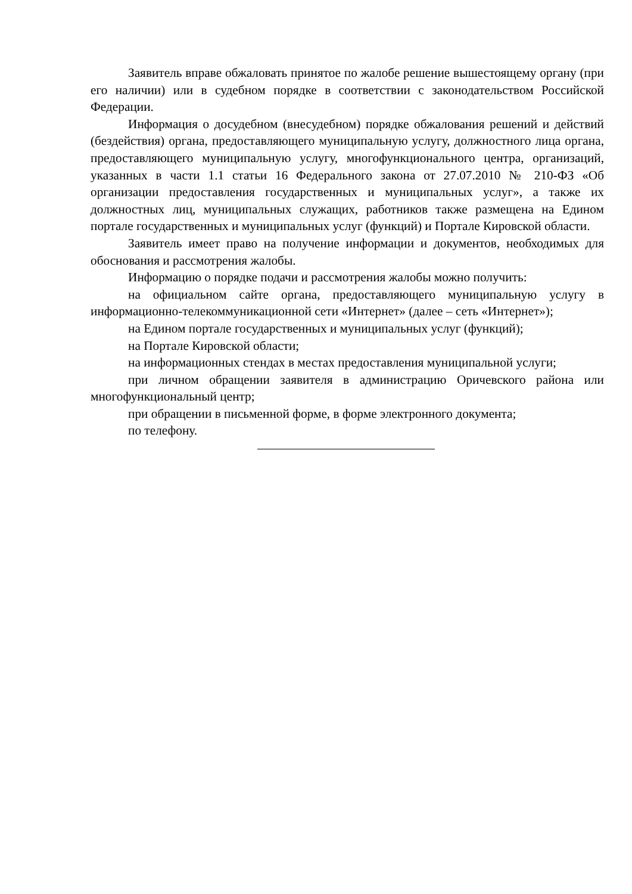Заявитель вправе обжаловать принятое по жалобе решение вышестоящему органу (при его наличии) или в судебном порядке в соответствии с законодательством Российской Федерации.
Информация о досудебном (внесудебном) порядке обжалования решений и действий (бездействия) органа, предоставляющего муниципальную услугу, должностного лица органа, предоставляющего муниципальную услугу, многофункционального центра, организаций, указанных в части 1.1 статьи 16 Федерального закона от 27.07.2010 № 210-ФЗ «Об организации предоставления государственных и муниципальных услуг», а также их должностных лиц, муниципальных служащих, работников также размещена на Едином портале государственных и муниципальных услуг (функций) и Портале Кировской области.
Заявитель имеет право на получение информации и документов, необходимых для обоснования и рассмотрения жалобы.
Информацию о порядке подачи и рассмотрения жалобы можно получить:
на официальном сайте органа, предоставляющего муниципальную услугу в информационно-телекоммуникационной сети «Интернет» (далее – сеть «Интернет»);
на Едином портале государственных и муниципальных услуг (функций);
на Портале Кировской области;
на информационных стендах в местах предоставления муниципальной услуги;
при личном обращении заявителя в администрацию Оричевского района или многофункциональный центр;
при обращении в письменной форме, в форме электронного документа;
по телефону.